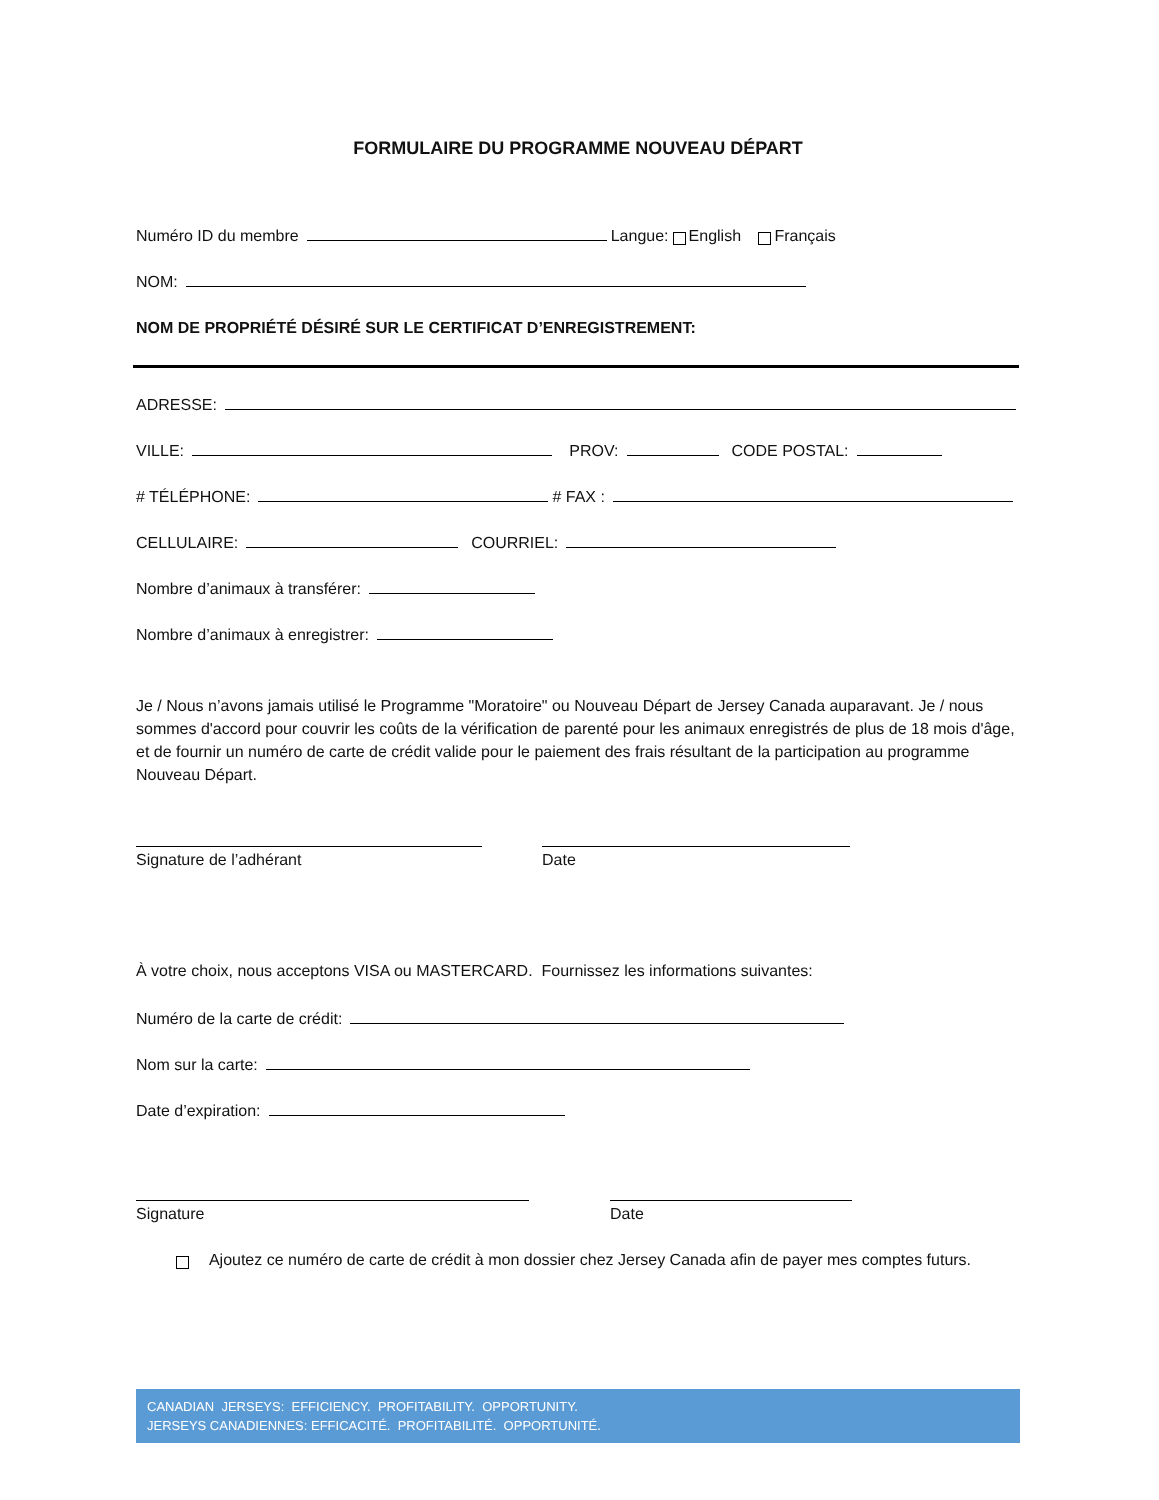FORMULAIRE DU PROGRAMME NOUVEAU DÉPART
Numéro ID du membre Langue: English Français
NOM:
NOM DE PROPRIÉTÉ DÉSIRÉ SUR LE CERTIFICAT D’ENREGISTREMENT:
ADRESSE:
VILLE: PROV: CODE POSTAL:
# TÉLÉPHONE: # FAX :
CELLULAIRE: COURRIEL:
Nombre d’animaux à transférer:
Nombre d’animaux à enregistrer:
Je / Nous n’avons jamais utilisé le Programme "Moratoire" ou Nouveau Départ de Jersey Canada auparavant. Je / nous sommes d'accord pour couvrir les coûts de la vérification de parenté pour les animaux enregistrés de plus de 18 mois d'âge, et de fournir un numéro de carte de crédit valide pour le paiement des frais résultant de la participation au programme Nouveau Départ.
Signature de l’adhérant Date
À votre choix, nous acceptons VISA ou MASTERCARD. Fournissez les informations suivantes:
Numéro de la carte de crédit:
Nom sur la carte:
Date d’expiration:
Signature Date
Ajoutez ce numéro de carte de crédit à mon dossier chez Jersey Canada afin de payer mes comptes futurs.
CANADIAN JERSEYS: EFFICIENCY. PROFITABILITY. OPPORTUNITY.
JERSEYS CANADIENNES: EFFICACITÉ. PROFITABILITÉ. OPPORTUNITÉ.